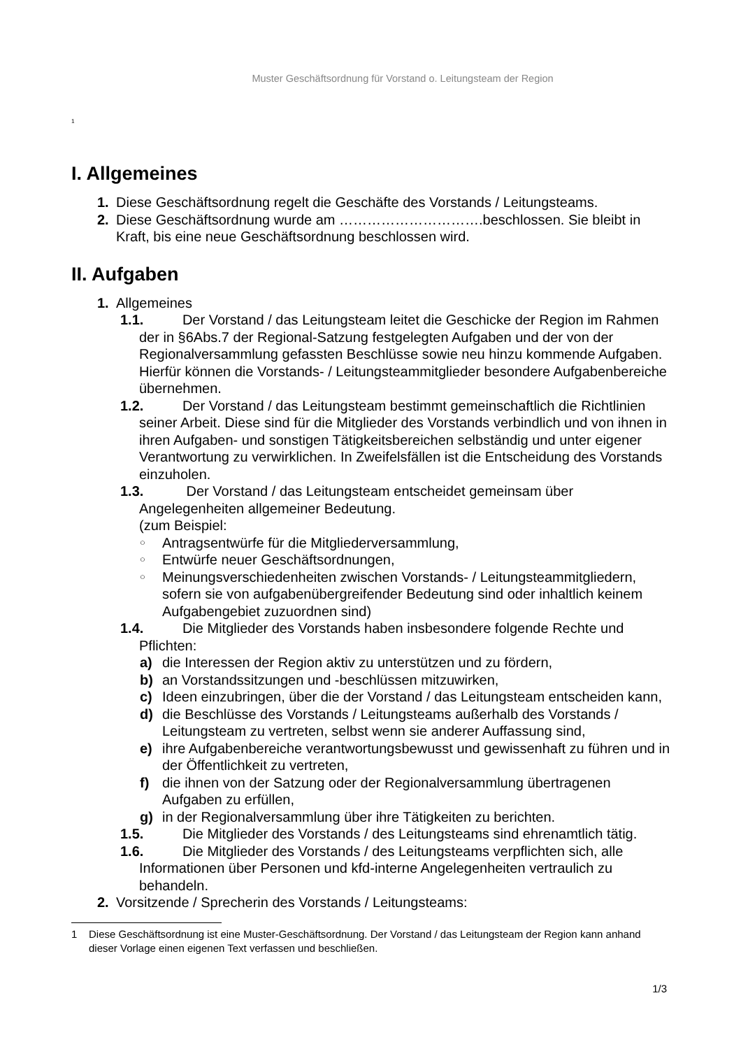Muster Geschäftsordnung für Vorstand o. Leitungsteam der Region
<sup>1</sup>
I. Allgemeines
1. Diese Geschäftsordnung regelt die Geschäfte des Vorstands / Leitungsteams.
2. Diese Geschäftsordnung wurde am ………………………….beschlossen. Sie bleibt in Kraft, bis eine neue Geschäftsordnung beschlossen wird.
II. Aufgaben
1. Allgemeines
1.1. Der Vorstand / das Leitungsteam leitet die Geschicke der Region im Rahmen der in §6Abs.7 der Regional-Satzung festgelegten Aufgaben und der von der Regionalversammlung gefassten Beschlüsse sowie neu hinzu kommende Aufgaben. Hierfür können die Vorstands- / Leitungsteammitglieder besondere Aufgabenbereiche übernehmen.
1.2. Der Vorstand / das Leitungsteam bestimmt gemeinschaftlich die Richtlinien seiner Arbeit. Diese sind für die Mitglieder des Vorstands verbindlich und von ihnen in ihren Aufgaben- und sonstigen Tätigkeitsbereichen selbständig und unter eigener Verantwortung zu verwirklichen. In Zweifelsfällen ist die Entscheidung des Vorstands einzuholen.
1.3. Der Vorstand / das Leitungsteam entscheidet gemeinsam über Angelegenheiten allgemeiner Bedeutung.
(zum Beispiel:
○ Antragsentwürfe für die Mitgliederversammlung,
○ Entwürfe neuer Geschäftsordnungen,
○ Meinungsverschiedenheiten zwischen Vorstands- / Leitungsteammitgliedern, sofern sie von aufgabenübergreifender Bedeutung sind oder inhaltlich keinem Aufgabengebiet zuzuordnen sind)
1.4. Die Mitglieder des Vorstands haben insbesondere folgende Rechte und Pflichten:
a) die Interessen der Region aktiv zu unterstützen und zu fördern,
b) an Vorstandssitzungen und -beschlüssen mitzuwirken,
c) Ideen einzubringen, über die der Vorstand / das Leitungsteam entscheiden kann,
d) die Beschlüsse des Vorstands / Leitungsteams außerhalb des Vorstands / Leitungsteam zu vertreten, selbst wenn sie anderer Auffassung sind,
e) ihre Aufgabenbereiche verantwortungsbewusst und gewissenhaft zu führen und in der Öffentlichkeit zu vertreten,
f) die ihnen von der Satzung oder der Regionalversammlung übertragenen Aufgaben zu erfüllen,
g) in der Regionalversammlung über ihre Tätigkeiten zu berichten.
1.5. Die Mitglieder des Vorstands / des Leitungsteams sind ehrenamtlich tätig.
1.6. Die Mitglieder des Vorstands / des Leitungsteams verpflichten sich, alle Informationen über Personen und kfd-interne Angelegenheiten vertraulich zu behandeln.
2. Vorsitzende / Sprecherin des Vorstands / Leitungsteams:
1 Diese Geschäftsordnung ist eine Muster-Geschäftsordnung. Der Vorstand / das Leitungsteam der Region kann anhand dieser Vorlage einen eigenen Text verfassen und beschließen.
1/3